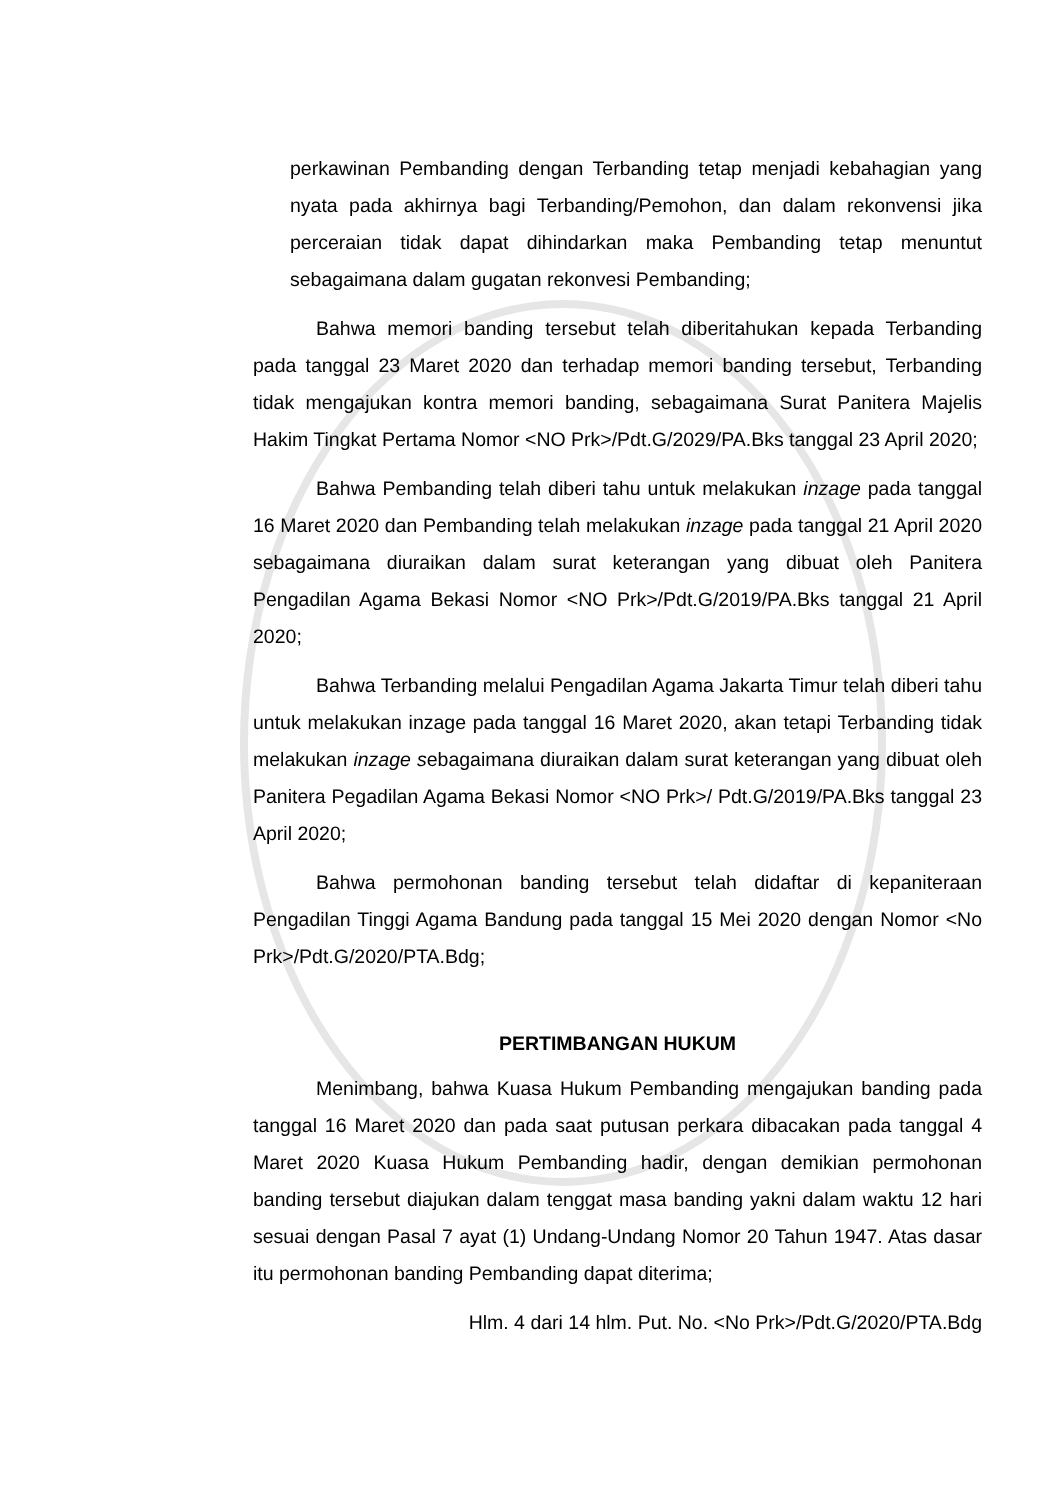perkawinan Pembanding dengan Terbanding tetap menjadi kebahagian yang nyata pada akhirnya bagi Terbanding/Pemohon, dan dalam rekonvensi jika perceraian tidak dapat dihindarkan maka Pembanding tetap menuntut sebagaimana dalam gugatan rekonvesi Pembanding;
Bahwa memori banding tersebut telah diberitahukan kepada Terbanding pada tanggal 23 Maret 2020 dan terhadap memori banding tersebut, Terbanding tidak mengajukan kontra memori banding, sebagaimana Surat Panitera Majelis Hakim Tingkat Pertama Nomor <NO Prk>/Pdt.G/2029/PA.Bks tanggal 23 April 2020;
Bahwa Pembanding telah diberi tahu untuk melakukan inzage pada tanggal 16 Maret 2020 dan Pembanding telah melakukan inzage pada tanggal 21 April 2020 sebagaimana diuraikan dalam surat keterangan yang dibuat oleh Panitera Pengadilan Agama Bekasi Nomor <NO Prk>/Pdt.G/2019/PA.Bks tanggal 21 April 2020;
Bahwa Terbanding melalui Pengadilan Agama Jakarta Timur telah diberi tahu untuk melakukan inzage pada tanggal 16 Maret 2020, akan tetapi Terbanding tidak melakukan inzage sebagaimana diuraikan dalam surat keterangan yang dibuat oleh Panitera Pegadilan Agama Bekasi Nomor <NO Prk>/ Pdt.G/2019/PA.Bks tanggal 23 April 2020;
Bahwa permohonan banding tersebut telah didaftar di kepaniteraan Pengadilan Tinggi Agama Bandung pada tanggal 15 Mei 2020 dengan Nomor <No Prk>/Pdt.G/2020/PTA.Bdg;
PERTIMBANGAN HUKUM
Menimbang, bahwa Kuasa Hukum Pembanding mengajukan banding pada tanggal 16 Maret 2020 dan pada saat putusan perkara dibacakan pada tanggal 4 Maret 2020 Kuasa Hukum Pembanding hadir, dengan demikian permohonan banding tersebut diajukan dalam tenggat masa banding yakni dalam waktu 12 hari sesuai dengan Pasal 7 ayat (1) Undang-Undang Nomor 20 Tahun 1947. Atas dasar itu permohonan banding Pembanding dapat diterima;
Hlm. 4 dari 14 hlm. Put. No. <No Prk>/Pdt.G/2020/PTA.Bdg